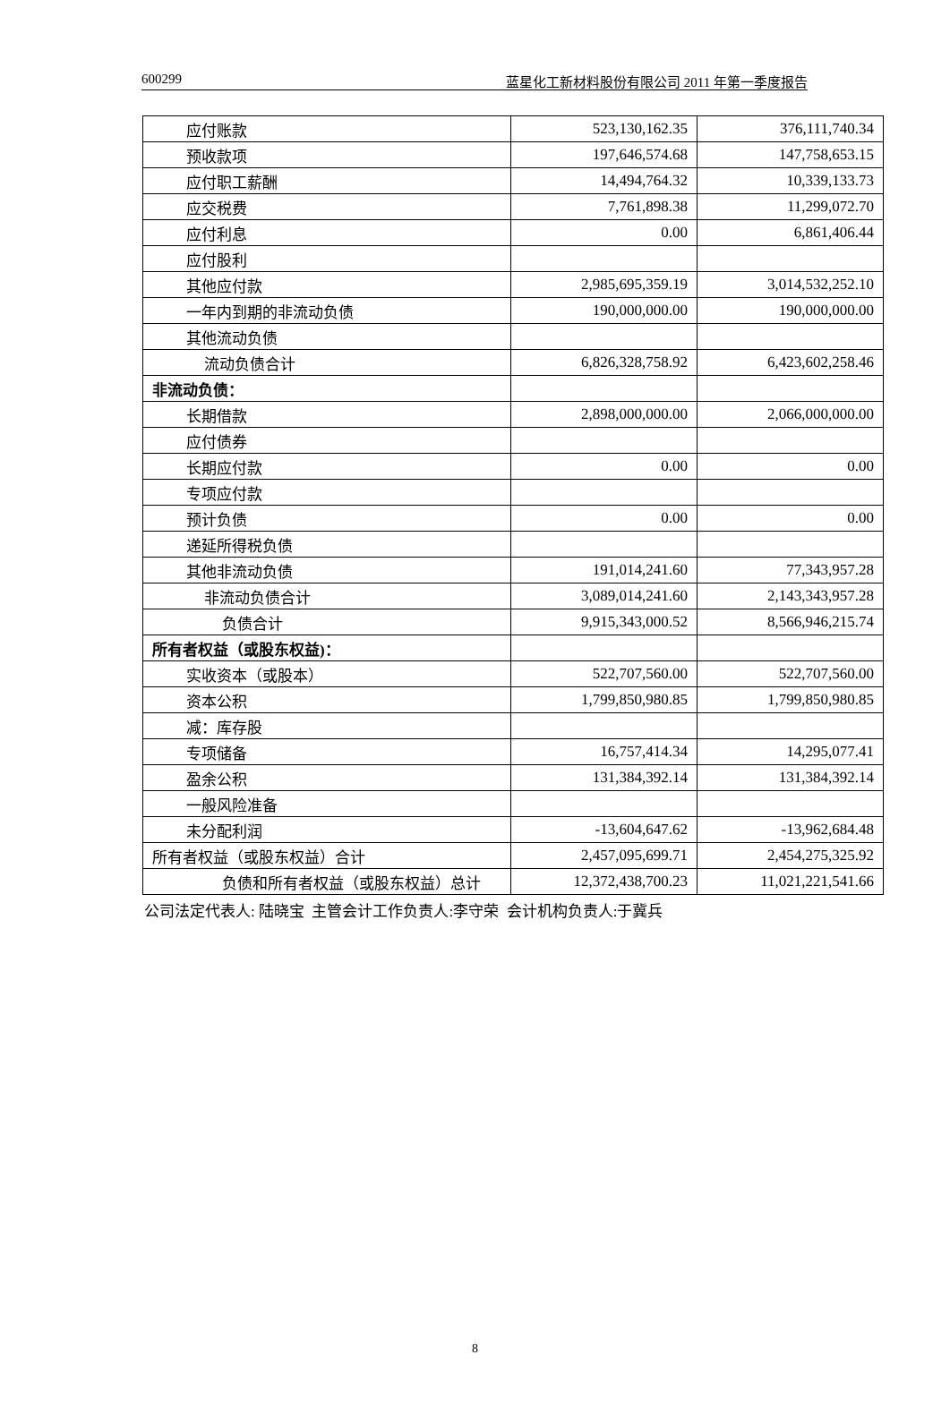600299 蓝星化工新材料股份有限公司 2011 年第一季度报告
| 应付账款 | 523,130,162.35 | 376,111,740.34 |
| 预收款项 | 197,646,574.68 | 147,758,653.15 |
| 应付职工薪酬 | 14,494,764.32 | 10,339,133.73 |
| 应交税费 | 7,761,898.38 | 11,299,072.70 |
| 应付利息 | 0.00 | 6,861,406.44 |
| 应付股利 | | |
| 其他应付款 | 2,985,695,359.19 | 3,014,532,252.10 |
| 一年内到期的非流动负债 | 190,000,000.00 | 190,000,000.00 |
| 其他流动负债 | | |
| 流动负债合计 | 6,826,328,758.92 | 6,423,602,258.46 |
| 非流动负债： | | |
| 长期借款 | 2,898,000,000.00 | 2,066,000,000.00 |
| 应付债券 | | |
| 长期应付款 | 0.00 | 0.00 |
| 专项应付款 | | |
| 预计负债 | 0.00 | 0.00 |
| 递延所得税负债 | | |
| 其他非流动负债 | 191,014,241.60 | 77,343,957.28 |
| 非流动负债合计 | 3,089,014,241.60 | 2,143,343,957.28 |
| 负债合计 | 9,915,343,000.52 | 8,566,946,215.74 |
| 所有者权益（或股东权益)： | | |
| 实收资本（或股本） | 522,707,560.00 | 522,707,560.00 |
| 资本公积 | 1,799,850,980.85 | 1,799,850,980.85 |
| 减：库存股 | | |
| 专项储备 | 16,757,414.34 | 14,295,077.41 |
| 盈余公积 | 131,384,392.14 | 131,384,392.14 |
| 一般风险准备 | | |
| 未分配利润 | -13,604,647.62 | -13,962,684.48 |
| 所有者权益（或股东权益）合计 | 2,457,095,699.71 | 2,454,275,325.92 |
| 负债和所有者权益（或股东权益）总计 | 12,372,438,700.23 | 11,021,221,541.66 |
公司法定代表人: 陆晓宝 主管会计工作负责人:李守荣 会计机构负责人:于冀兵
8